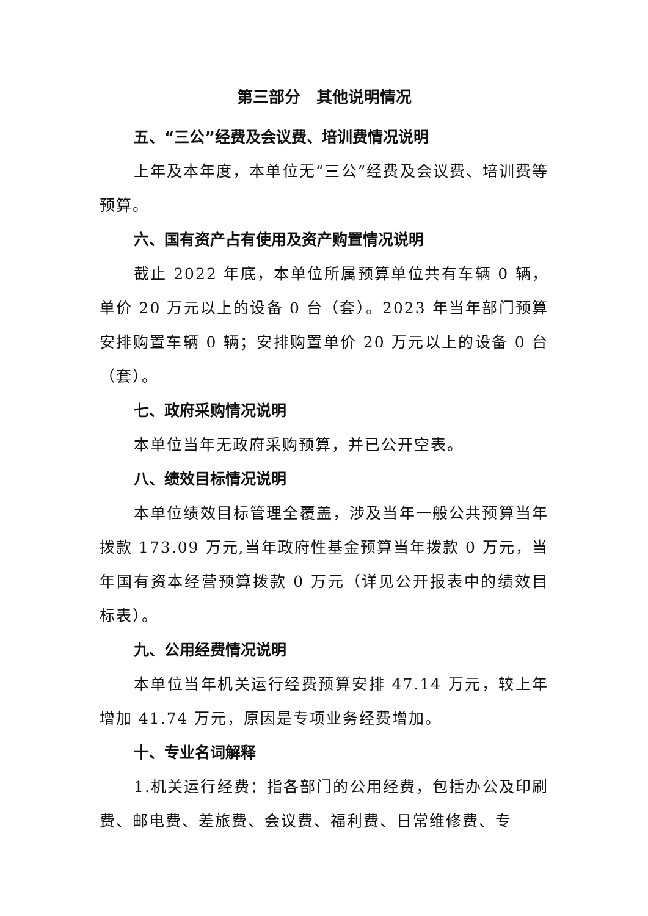第三部分　其他说明情况
五、“三公”经费及会议费、培训费情况说明
上年及本年度，本单位无“三公”经费及会议费、培训费等预算。
六、国有资产占有使用及资产购置情况说明
截止 2022 年底，本单位所属预算单位共有车辆 0 辆，单价 20 万元以上的设备 0 台（套）。2023 年当年部门预算安排购置车辆 0 辆；安排购置单价 20 万元以上的设备 0 台（套）。
七、政府采购情况说明
本单位当年无政府采购预算，并已公开空表。
八、绩效目标情况说明
本单位绩效目标管理全覆盖，涉及当年一般公共预算当年拨款 173.09 万元,当年政府性基金预算当年拨款 0 万元，当年国有资本经营预算拨款 0 万元（详见公开报表中的绩效目标表）。
九、公用经费情况说明
本单位当年机关运行经费预算安排 47.14 万元，较上年增加 41.74 万元，原因是专项业务经费增加。
十、专业名词解释
1.机关运行经费：指各部门的公用经费，包括办公及印刷费、邮电费、差旅费、会议费、福利费、日常维修费、专